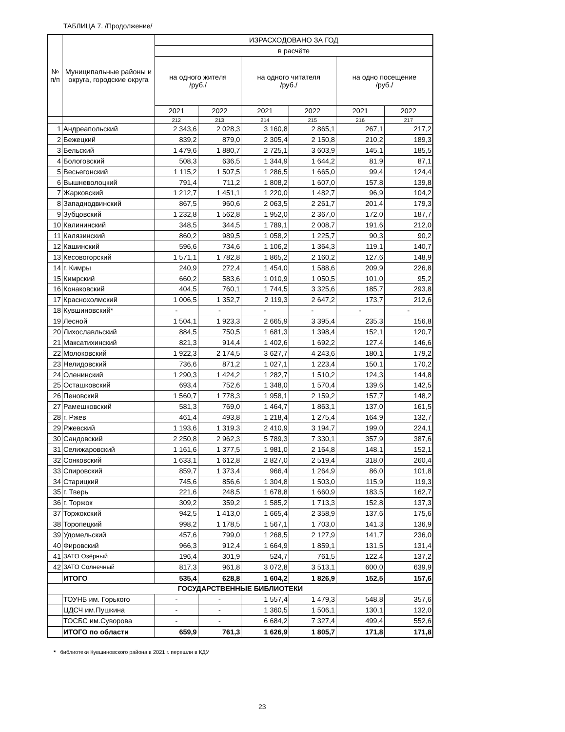ТАБЛИЦА 7. /Продолжение/
| № п/п | Муниципальные районы и округа, городские округа | ИЗРАСХОДОВАНО ЗА ГОД | | | | | |
| --- | --- | --- | --- | --- | --- | --- | --- |
| | | в расчёте | | | | | |
| | | на одного жителя /руб./ | | на одного читателя /руб./ | | на одно посещение /руб./ | |
| | | 2021 | 2022 | 2021 | 2022 | 2021 | 2022 |
| | | 212 | 213 | 214 | 215 | 216 | 217 |
| 1 | Андреапольский | 2 343,6 | 2 028,3 | 3 160,8 | 2 865,1 | 267,1 | 217,2 |
| 2 | Бежецкий | 839,2 | 879,0 | 2 305,4 | 2 150,8 | 210,2 | 189,3 |
| 3 | Бельский | 1 479,6 | 1 880,7 | 2 725,1 | 3 603,9 | 145,1 | 185,5 |
| 4 | Бологовский | 508,3 | 636,5 | 1 344,9 | 1 644,2 | 81,9 | 87,1 |
| 5 | Весьегонский | 1 115,2 | 1 507,5 | 1 286,5 | 1 665,0 | 99,4 | 124,4 |
| 6 | Вышневолоцкий | 791,4 | 711,2 | 1 808,2 | 1 607,0 | 157,8 | 139,8 |
| 7 | Жарковский | 1 212,7 | 1 451,1 | 1 220,0 | 1 482,7 | 96,9 | 104,2 |
| 8 | Западнодвинский | 867,5 | 960,6 | 2 063,5 | 2 261,7 | 201,4 | 179,3 |
| 9 | Зубцовский | 1 232,8 | 1 562,8 | 1 952,0 | 2 367,0 | 172,0 | 187,7 |
| 10 | Калининский | 348,5 | 344,5 | 1 789,1 | 2 008,7 | 191,6 | 212,0 |
| 11 | Калязинский | 860,2 | 989,5 | 1 058,2 | 1 225,7 | 90,3 | 90,2 |
| 12 | Кашинский | 596,6 | 734,6 | 1 106,2 | 1 364,3 | 119,1 | 140,7 |
| 13 | Кесовогорский | 1 571,1 | 1 782,8 | 1 865,2 | 2 160,2 | 127,6 | 148,9 |
| 14 | г. Кимры | 240,9 | 272,4 | 1 454,0 | 1 588,6 | 209,9 | 226,8 |
| 15 | Кимрский | 660,2 | 583,6 | 1 010,9 | 1 050,5 | 101,0 | 95,2 |
| 16 | Конаковский | 404,5 | 760,1 | 1 744,5 | 3 325,6 | 185,7 | 293,8 |
| 17 | Краснохолмский | 1 006,5 | 1 352,7 | 2 119,3 | 2 647,2 | 173,7 | 212,6 |
| 18 | Кувшиновский* | - | - | - | - | - | - |
| 19 | Лесной | 1 504,1 | 1 923,3 | 2 665,9 | 3 395,4 | 235,3 | 156,8 |
| 20 | Лихославльский | 884,5 | 750,5 | 1 681,3 | 1 398,4 | 152,1 | 120,7 |
| 21 | Максатихинский | 821,3 | 914,4 | 1 402,6 | 1 692,2 | 127,4 | 146,6 |
| 22 | Молоковский | 1 922,3 | 2 174,5 | 3 627,7 | 4 243,6 | 180,1 | 179,2 |
| 23 | Нелидовский | 736,6 | 871,2 | 1 027,1 | 1 223,4 | 150,1 | 170,2 |
| 24 | Оленинский | 1 290,3 | 1 424,2 | 1 282,7 | 1 510,2 | 124,3 | 144,8 |
| 25 | Осташковский | 693,4 | 752,6 | 1 348,0 | 1 570,4 | 139,6 | 142,5 |
| 26 | Пеновский | 1 560,7 | 1 778,3 | 1 958,1 | 2 159,2 | 157,7 | 148,2 |
| 27 | Рамешковский | 581,3 | 769,0 | 1 464,7 | 1 863,1 | 137,0 | 161,5 |
| 28 | г. Ржев | 461,4 | 493,8 | 1 218,4 | 1 275,4 | 164,9 | 132,7 |
| 29 | Ржевский | 1 193,6 | 1 319,3 | 2 410,9 | 3 194,7 | 199,0 | 224,1 |
| 30 | Сандовский | 2 250,8 | 2 962,3 | 5 789,3 | 7 330,1 | 357,9 | 387,6 |
| 31 | Селижаровский | 1 161,6 | 1 377,5 | 1 981,0 | 2 164,8 | 148,1 | 152,1 |
| 32 | Сонковский | 1 633,1 | 1 612,8 | 2 827,0 | 2 519,4 | 318,0 | 260,4 |
| 33 | Спировский | 859,7 | 1 373,4 | 966,4 | 1 264,9 | 86,0 | 101,8 |
| 34 | Старицкий | 745,6 | 856,6 | 1 304,8 | 1 503,0 | 115,9 | 119,3 |
| 35 | г. Тверь | 221,6 | 248,5 | 1 678,8 | 1 660,9 | 183,5 | 162,7 |
| 36 | г. Торжок | 309,2 | 359,2 | 1 585,2 | 1 713,3 | 152,8 | 137,3 |
| 37 | Торжокский | 942,5 | 1 413,0 | 1 665,4 | 2 358,9 | 137,6 | 175,6 |
| 38 | Торопецкий | 998,2 | 1 178,5 | 1 567,1 | 1 703,0 | 141,3 | 136,9 |
| 39 | Удомельский | 457,6 | 799,0 | 1 268,5 | 2 127,9 | 141,7 | 236,0 |
| 40 | Фировский | 966,3 | 912,4 | 1 664,9 | 1 859,1 | 131,5 | 131,4 |
| 41 | ЗАТО Озёрный | 196,4 | 301,9 | 524,7 | 761,5 | 122,4 | 137,2 |
| 42 | ЗАТО Солнечный | 817,3 | 961,8 | 3 072,8 | 3 513,1 | 600,0 | 639,9 |
| | ИТОГО | 535,4 | 628,8 | 1 604,2 | 1 826,9 | 152,5 | 157,6 |
| ГОСУДАРСТВЕННЫЕ БИБЛИОТЕКИ | | | | | | | |
| | ТОУНБ им. Горького | - | - | 1 557,4 | 1 479,3 | 548,8 | 357,6 |
| | ЦДСЧ им.Пушкина | - | - | 1 360,5 | 1 506,1 | 130,1 | 132,0 |
| | ТОСБС им.Суворова | - | - | 6 684,2 | 7 327,4 | 499,4 | 552,6 |
| | ИТОГО по области | 659,9 | 761,3 | 1 626,9 | 1 805,7 | 171,8 | 171,8 |
* библиотеки Кувшиновского района в 2021 г. перешли в КДУ
23